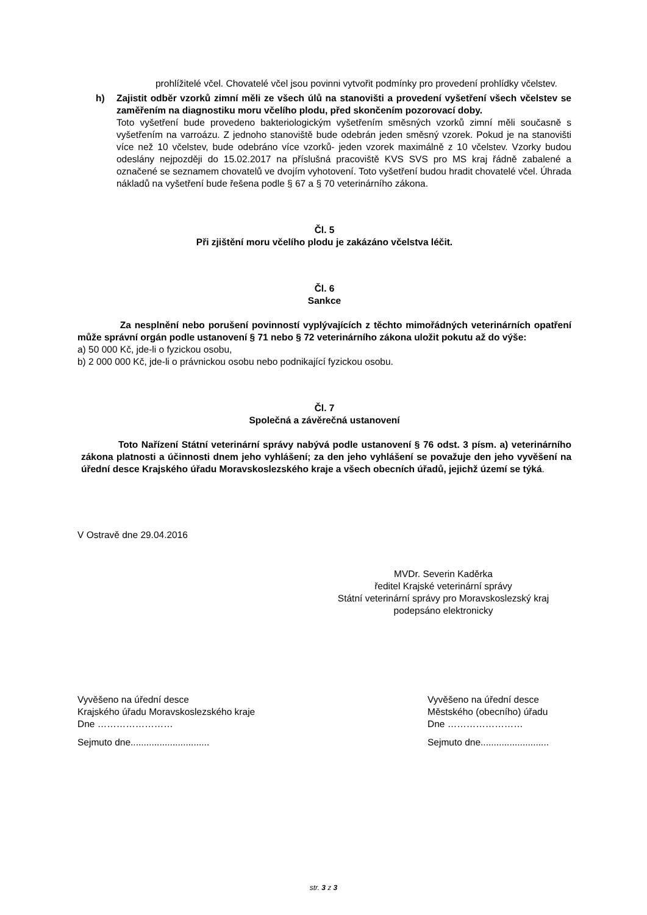prohlížitelé včel. Chovatelé včel jsou povinni vytvořit podmínky pro provedení prohlídky včelstev.
h) Zajistit odběr vzorků zimní měli ze všech úlů na stanovišti a provedení vyšetření všech včelstev se zaměřením na diagnostiku moru včelího plodu, před skončením pozorovací doby.
Toto vyšetření bude provedeno bakteriologickým vyšetřením směsných vzorků zimní měli současně s vyšetřením na varroázu. Z jednoho stanoviště bude odebrán jeden směsný vzorek. Pokud je na stanovišti více než 10 včelstev, bude odebráno více vzorků- jeden vzorek maximálně z 10 včelstev. Vzorky budou odeslány nejpozději do 15.02.2017 na příslušná pracoviště KVS SVS pro MS kraj řádně zabalené a označené se seznamem chovatelů ve dvojím vyhotovení. Toto vyšetření budou hradit chovatelé včel. Úhrada nákladů na vyšetření bude řešena podle § 67 a § 70 veterinárního zákona.
Čl. 5
Při zjištění moru včelího plodu je zakázáno včelstva léčit.
Čl. 6
Sankce
Za nesplnění nebo porušení povinností vyplývajících z těchto mimořádných veterinárních opatření může správní orgán podle ustanovení § 71 nebo § 72 veterinárního zákona uložit pokutu až do výše:
a) 50 000 Kč, jde-li o fyzickou osobu,
b) 2 000 000 Kč, jde-li o právnickou osobu nebo podnikající fyzickou osobu.
Čl. 7
Společná a závěrečná ustanovení
Toto Nařízení Státní veterinární správy nabývá podle ustanovení § 76 odst. 3 písm. a) veterinárního zákona platnosti a účinnosti dnem jeho vyhlášení; za den jeho vyhlášení se považuje den jeho vyvěšení na úřední desce Krajského úřadu Moravskoslezského kraje a všech obecních úřadů, jejichž území se týká.
V Ostravě dne 29.04.2016
MVDr. Severin Kaděrka
ředitel Krajské veterinární správy
Státní veterinární správy pro Moravskoslezský kraj
podepsáno elektronicky
Vyvěšeno na úřední desce
Krajského úřadu Moravskoslezského kraje
Dne ……………………
Sejmuto dne..............................
Vyvěšeno na úřední desce
Městského (obecního) úřadu
Dne ……………………
Sejmuto dne..........................
str. 3 z 3